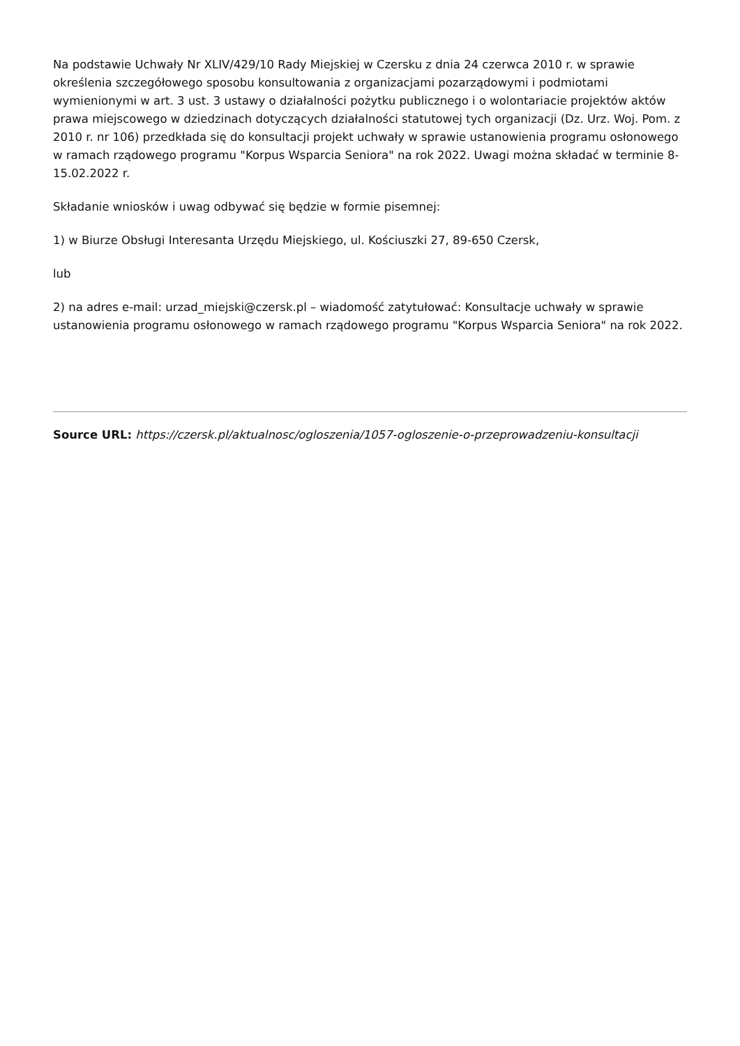Na podstawie Uchwały Nr XLIV/429/10 Rady Miejskiej w Czersku z dnia 24 czerwca 2010 r. w sprawie określenia szczegółowego sposobu konsultowania z organizacjami pozarządowymi i podmiotami wymienionymi w art. 3 ust. 3 ustawy o działalności pożytku publicznego i o wolontariacie projektów aktów prawa miejscowego w dziedzinach dotyczących działalności statutowej tych organizacji (Dz. Urz. Woj. Pom. z 2010 r. nr 106) przedkłada się do konsultacji projekt uchwały w sprawie ustanowienia programu osłonowego w ramach rządowego programu "Korpus Wsparcia Seniora" na rok 2022. Uwagi można składać w terminie 8-15.02.2022 r.
Składanie wniosków i uwag odbywać się będzie w formie pisemnej:
1) w Biurze Obsługi Interesanta Urzędu Miejskiego, ul. Kościuszki 27, 89-650 Czersk,
lub
2) na adres e-mail: urzad_miejski@czersk.pl – wiadomość zatytułować: Konsultacje uchwały w sprawie ustanowienia programu osłonowego w ramach rządowego programu "Korpus Wsparcia Seniora" na rok 2022.
Source URL: https://czersk.pl/aktualnosc/ogloszenia/1057-ogloszenie-o-przeprowadzeniu-konsultacji